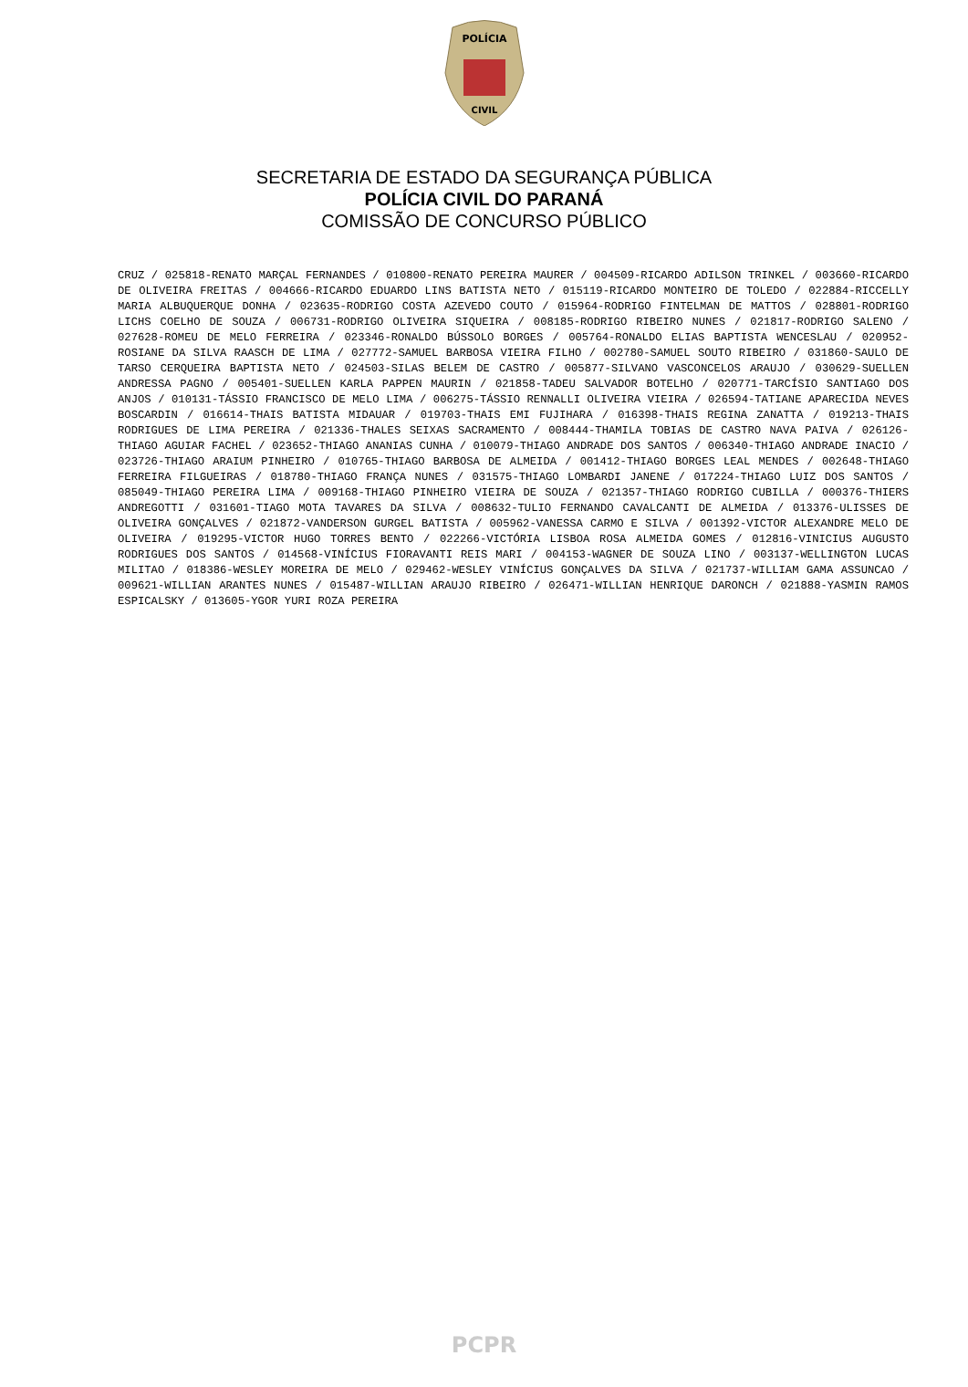POLÍCIA
CIVIL
SECRETARIA DE ESTADO DA SEGURANÇA PÚBLICA
POLÍCIA CIVIL DO PARANÁ
COMISSÃO DE CONCURSO PÚBLICO
CRUZ / 025818-RENATO MARÇAL FERNANDES / 010800-RENATO PEREIRA MAURER / 004509-RICARDO ADILSON TRINKEL / 003660-RICARDO DE OLIVEIRA FREITAS / 004666-RICARDO EDUARDO LINS BATISTA NETO / 015119-RICARDO MONTEIRO DE TOLEDO / 022884-RICCELLY MARIA ALBUQUERQUE DONHA / 023635-RODRIGO COSTA AZEVEDO COUTO / 015964-RODRIGO FINTELMAN DE MATTOS / 028801-RODRIGO LICHS COELHO DE SOUZA / 006731-RODRIGO OLIVEIRA SIQUEIRA / 008185-RODRIGO RIBEIRO NUNES / 021817-RODRIGO SALENO / 027628-ROMEU DE MELO FERREIRA / 023346-RONALDO BÚSSOLO BORGES / 005764-RONALDO ELIAS BAPTISTA WENCESLAU / 020952-ROSIANE DA SILVA RAASCH DE LIMA / 027772-SAMUEL BARBOSA VIEIRA FILHO / 002780-SAMUEL SOUTO RIBEIRO / 031860-SAULO DE TARSO CERQUEIRA BAPTISTA NETO / 024503-SILAS BELEM DE CASTRO / 005877-SILVANO VASCONCELOS ARAUJO / 030629-SUELLEN ANDRESSA PAGNO / 005401-SUELLEN KARLA PAPPEN MAURIN / 021858-TADEU SALVADOR BOTELHO / 020771-TARCÍSIO SANTIAGO DOS ANJOS / 010131-TÁSSIO FRANCISCO DE MELO LIMA / 006275-TÁSSIO RENNALLI OLIVEIRA VIEIRA / 026594-TATIANE APARECIDA NEVES BOSCARDIN / 016614-THAIS BATISTA MIDAUAR / 019703-THAIS EMI FUJIHARA / 016398-THAIS REGINA ZANATTA / 019213-THAIS RODRIGUES DE LIMA PEREIRA / 021336-THALES SEIXAS SACRAMENTO / 008444-THAMILA TOBIAS DE CASTRO NAVA PAIVA / 026126-THIAGO AGUIAR FACHEL / 023652-THIAGO ANANIAS CUNHA / 010079-THIAGO ANDRADE DOS SANTOS / 006340-THIAGO ANDRADE INACIO / 023726-THIAGO ARAIUM PINHEIRO / 010765-THIAGO BARBOSA DE ALMEIDA / 001412-THIAGO BORGES LEAL MENDES / 002648-THIAGO FERREIRA FILGUEIRAS / 018780-THIAGO FRANÇA NUNES / 031575-THIAGO LOMBARDI JANENE / 017224-THIAGO LUIZ DOS SANTOS / 085049-THIAGO PEREIRA LIMA / 009168-THIAGO PINHEIRO VIEIRA DE SOUZA / 021357-THIAGO RODRIGO CUBILLA / 000376-THIERS ANDREGOTTI / 031601-TIAGO MOTA TAVARES DA SILVA / 008632-TULIO FERNANDO CAVALCANTI DE ALMEIDA / 013376-ULISSES DE OLIVEIRA GONÇALVES / 021872-VANDERSON GURGEL BATISTA / 005962-VANESSA CARMO E SILVA / 001392-VICTOR ALEXANDRE MELO DE OLIVEIRA / 019295-VICTOR HUGO TORRES BENTO / 022266-VICTÓRIA LISBOA ROSA ALMEIDA GOMES / 012816-VINICIUS AUGUSTO RODRIGUES DOS SANTOS / 014568-VINÍCIUS FIORAVANTI REIS MARI / 004153-WAGNER DE SOUZA LINO / 003137-WELLINGTON LUCAS MILITAO / 018386-WESLEY MOREIRA DE MELO / 029462-WESLEY VINÍCIUS GONÇALVES DA SILVA / 021737-WILLIAM GAMA ASSUNCAO / 009621-WILLIAN ARANTES NUNES / 015487-WILLIAN ARAUJO RIBEIRO / 026471-WILLIAN HENRIQUE DARONCH / 021888-YASMIN RAMOS ESPICALSKY / 013605-YGOR YURI ROZA PEREIRA
PCPR